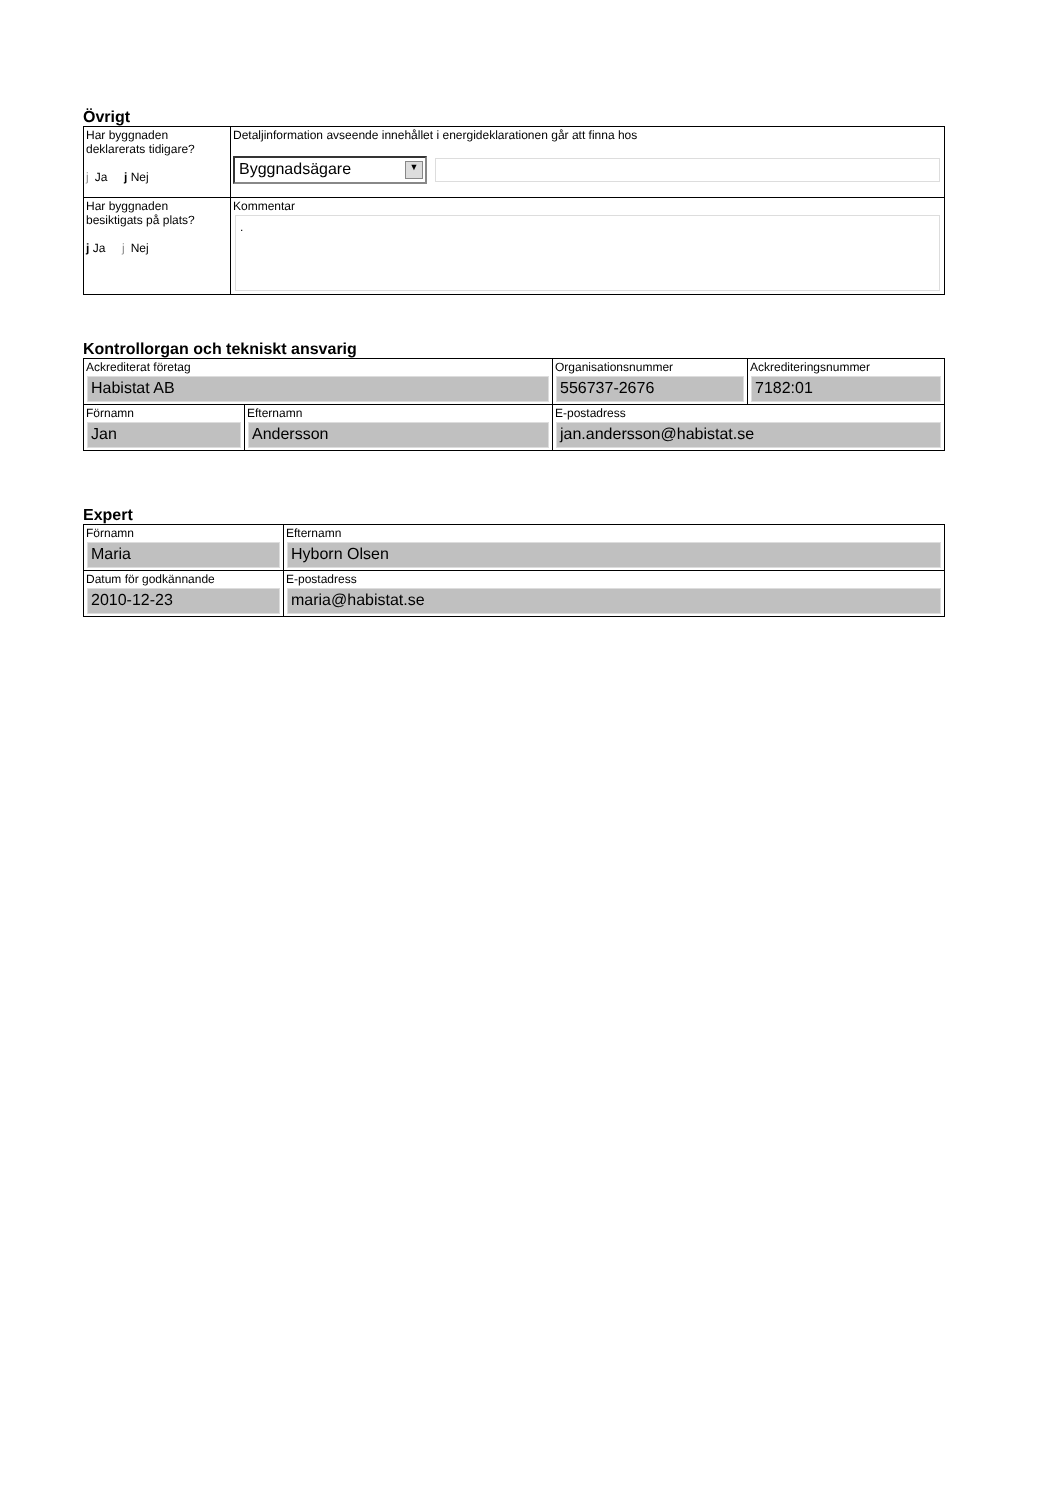Övrigt
| Har byggnaden deklarerats tidigare? j Ja j Nej | Detaljinformation avseende innehållet i energideklarationen går att finna hos Byggnadsägare ▼ |
| Har byggnaden besiktigats på plats? j Ja j Nej | Kommentar . |
Kontrollorgan och tekniskt ansvarig
| Ackrediterat företag Habistat AB | | Organisationsnummer 556737-2676 | Ackrediteringsnummer 7182:01 |
| Förnamn Jan | Efternamn Andersson | E-postadress jan.andersson@habistat.se | |
Expert
| Förnamn Maria | Efternamn Hyborn Olsen |
| Datum för godkännande 2010-12-23 | E-postadress maria@habistat.se |